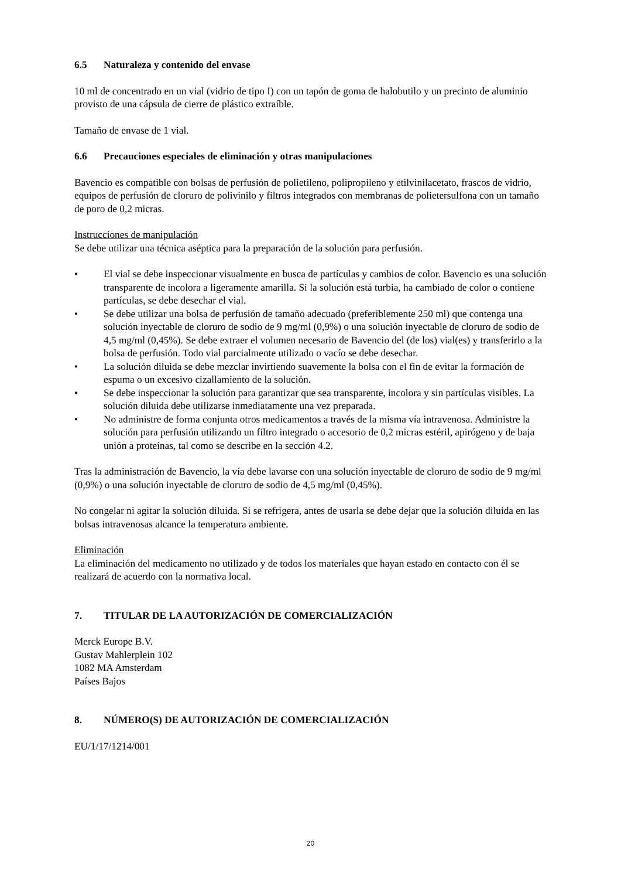6.5 Naturaleza y contenido del envase
10 ml de concentrado en un vial (vidrio de tipo I) con un tapón de goma de halobutilo y un precinto de aluminio provisto de una cápsula de cierre de plástico extraíble.
Tamaño de envase de 1 vial.
6.6 Precauciones especiales de eliminación y otras manipulaciones
Bavencio es compatible con bolsas de perfusión de polietileno, polipropileno y etilvinilacetato, frascos de vidrio, equipos de perfusión de cloruro de polivinilo y filtros integrados con membranas de polietersulfona con un tamaño de poro de 0,2 micras.
Instrucciones de manipulación
Se debe utilizar una técnica aséptica para la preparación de la solución para perfusión.
• El vial se debe inspeccionar visualmente en busca de partículas y cambios de color. Bavencio es una solución transparente de incolora a ligeramente amarilla. Si la solución está turbia, ha cambiado de color o contiene partículas, se debe desechar el vial.
• Se debe utilizar una bolsa de perfusión de tamaño adecuado (preferiblemente 250 ml) que contenga una solución inyectable de cloruro de sodio de 9 mg/ml (0,9%) o una solución inyectable de cloruro de sodio de 4,5 mg/ml (0,45%). Se debe extraer el volumen necesario de Bavencio del (de los) vial(es) y transferirlo a la bolsa de perfusión. Todo vial parcialmente utilizado o vacío se debe desechar.
• La solución diluida se debe mezclar invirtiendo suavemente la bolsa con el fin de evitar la formación de espuma o un excesivo cizallamiento de la solución.
• Se debe inspeccionar la solución para garantizar que sea transparente, incolora y sin partículas visibles. La solución diluida debe utilizarse inmediatamente una vez preparada.
• No administre de forma conjunta otros medicamentos a través de la misma vía intravenosa. Administre la solución para perfusión utilizando un filtro integrado o accesorio de 0,2 micras estéril, apirógeno y de baja unión a proteínas, tal como se describe en la sección 4.2.
Tras la administración de Bavencio, la vía debe lavarse con una solución inyectable de cloruro de sodio de 9 mg/ml (0,9%) o una solución inyectable de cloruro de sodio de 4,5 mg/ml (0,45%).
No congelar ni agitar la solución diluida. Si se refrigera, antes de usarla se debe dejar que la solución diluida en las bolsas intravenosas alcance la temperatura ambiente.
Eliminación
La eliminación del medicamento no utilizado y de todos los materiales que hayan estado en contacto con él se realizará de acuerdo con la normativa local.
7. TITULAR DE LA AUTORIZACIÓN DE COMERCIALIZACIÓN
Merck Europe B.V.
Gustav Mahlerplein 102
1082 MA Amsterdam
Países Bajos
8. NÚMERO(S) DE AUTORIZACIÓN DE COMERCIALIZACIÓN
EU/1/17/1214/001
20